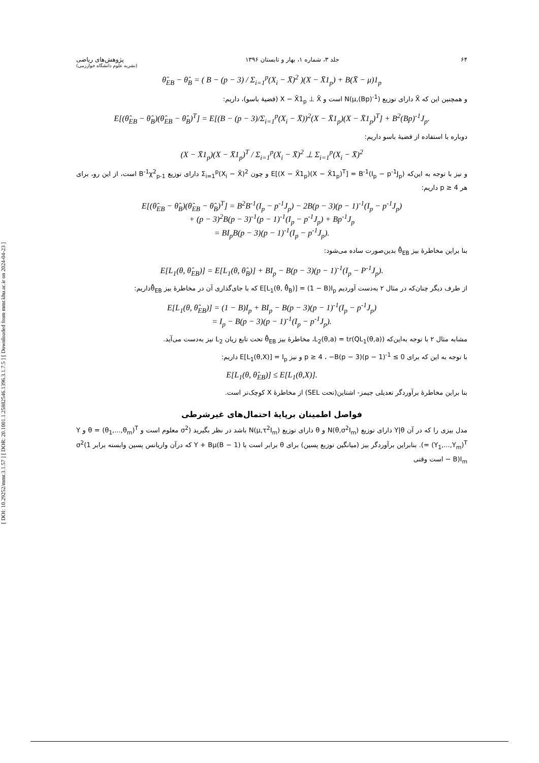[ DOI: 10.29252/mmr.3.1.57 ] [ DOR: 20.1001.1.25882546.1396.3.1.7.5 ] [ Downloaded from mmr.khu.ac.ir on 2024-04-23 ]
۶۴ جلد ۳، شماره ۱، بهار و تابستان ۱۳۹۶ پژوهش‌های ریاضی
(نشریه علوم دانشگاه خوارزمی)
θ̂<sub>EB</sub> − θ̂<sub>B</sub> = ( B − (p − 3) / Σ<sub>i=1</sub><sup>p</sup>(X<sub>i</sub> − X̄)<sup>2</sup> )(X − X̄1<sub>p</sub>) + B(X̄ − μ)1<sub>p</sub>
و همچنین این که X̄ دارای توزیع N(μ,(Bp)<sup>-1</sup>) است و X − X̄1<sub>p</sub> ⊥ X̄ (قضیهٔ باسو)، داریم:
E[(θ̂<sub>EB</sub> − θ̂<sub>B</sub>)(θ̂<sub>EB</sub> − θ̂<sub>B</sub>)<sup>T</sup>] = E[(B − (p − 3)/Σ<sub>i=1</sub><sup>p</sup>(X<sub>i</sub> − X̄))<sup>2</sup>(X − X̄1<sub>p</sub>)(X − X̄1<sub>p</sub>)<sup>T</sup>] + B<sup>2</sup>(Bp)<sup>-1</sup>J<sub>p</sub>.
دوباره با استفاده از قضیهٔ باسو داریم:
(X − X̄1<sub>p</sub>)(X − X̄1<sub>p</sub>)<sup>T</sup> / Σ<sub>i=1</sub><sup>p</sup>(X<sub>i</sub> − X̄)<sup>2</sup> ⊥ Σ<sub>i=1</sub><sup>p</sup>(X<sub>i</sub> − X̄)<sup>2</sup>
و نیز با توجه به این‌که E[(X − X̄1<sub>p</sub>)(X − X̄1<sub>p</sub>)<sup>T</sup>] = B<sup>-1</sup>(I<sub>p</sub> − p<sup>-1</sup>J<sub>p</sub>) و چون Σ<sub>i=1</sub><sup>p</sup>(X<sub>i</sub> − X̄)<sup>2</sup> دارای توزیع B<sup>-1</sup>χ<sup>2</sup><sub>p-1</sub> است، از این رو، برای هر p ≥ 4 داریم:
E[(θ̂<sub>EB</sub> − θ̂<sub>B</sub>)(θ̂<sub>EB</sub> − θ̂<sub>B</sub>)<sup>T</sup>] = B<sup>2</sup>B<sup>-1</sup>(I<sub>p</sub> − p<sup>-1</sup>J<sub>p</sub>) − 2B(p − 3)(p − 1)<sup>-1</sup>(I<sub>p</sub> − p<sup>-1</sup>J<sub>p</sub>)
+ (p − 3)<sup>2</sup>B(p − 3)<sup>-1</sup>(p − 1)<sup>-1</sup>(I<sub>p</sub> − p<sup>-1</sup>J<sub>p</sub>) + Bp<sup>-1</sup>J<sub>p</sub>
= BI<sub>p</sub>B(p − 3)(p − 1)<sup>-1</sup>(I<sub>p</sub> − p<sup>-1</sup>J<sub>p</sub>).
بنا براین مخاطرهٔ بیز θ̂<sub>EB</sub> بدین‌صورت ساده می‌شود:
E[L<sub>1</sub>(θ, θ̂<sub>EB</sub>)] = E[L<sub>1</sub>(θ, θ̂<sub>B</sub>)] + BI<sub>p</sub> − B(p − 3)(p − 1)<sup>-1</sup>(I<sub>p</sub> − P<sup>-1</sup>J<sub>p</sub>).
از طرف دیگر چنان‌که در مثال ۲ به‌دست آوردیم E[L<sub>1</sub>(θ, θ̂<sub>B</sub>)] = (1 − B)I<sub>p</sub> که با جای‌گذاری آن در مخاطرهٔ بیز θ̂<sub>EB</sub>داریم:
E[L<sub>1</sub>(θ, θ̂<sub>EB</sub>)] = (1 − B)I<sub>p</sub> + BI<sub>p</sub> − B(p − 3)(p − 1)<sup>-1</sup>(I<sub>p</sub> − p<sup>-1</sup>J<sub>p</sub>)
= I<sub>p</sub> − B(p − 3)(p − 1)<sup>-1</sup>(I<sub>p</sub> − p<sup>-1</sup>J<sub>p</sub>).
مشابه مثال ۲ با توجه به‌این‌که L<sub>2</sub>(θ,a) = tr(QL<sub>1</sub>(θ,a))، مخاطرهٔ بیز θ̂<sub>EB</sub> تحت تابع زیان L<sub>2</sub> نیز به‌دست می‌آید.
با توجه به این که برای p ≥ 4 ، ‎−B(p − 3)(p − 1)<sup>-1</sup> ≤ 0 و نیز E[L<sub>1</sub>(θ,X)] = I<sub>p</sub> داریم:
E[L<sub>1</sub>(θ, θ̂<sub>EB</sub>)] ≤ E[L<sub>1</sub>(θ,X)].
بنا براین مخاطرهٔ برآوردگر تعدیلی جیمز- اشتاین(تحت SEL) از مخاطرهٔ X کوچک‌تر است.
فواصل اطمینان برپایهٔ احتمال‌های غیرشرطی
مدل بیزی را که در آن Y|θ دارای توزیع N(θ,σ<sup>2</sup>I<sub>m</sub>) و θ دارای توزیع N(μ,τ<sup>2</sup>I<sub>m</sub>) باشد در نظر بگیرید (σ<sup>2</sup> معلوم است و θ = (θ<sub>1</sub>,...,θ<sub>m</sub>)<sup>T</sup> و Y = (Y<sub>1</sub>,...,Y<sub>m</sub>)<sup>T</sup>). بنابراین برآوردگر بیز (میانگین توزیع پسین) برای θ برابر است با (1 − B)Y + Bμ که درآن واریانس پسین وابسته برابر σ<sup>2</sup>(1 − B)I<sub>m</sub> است وقتی